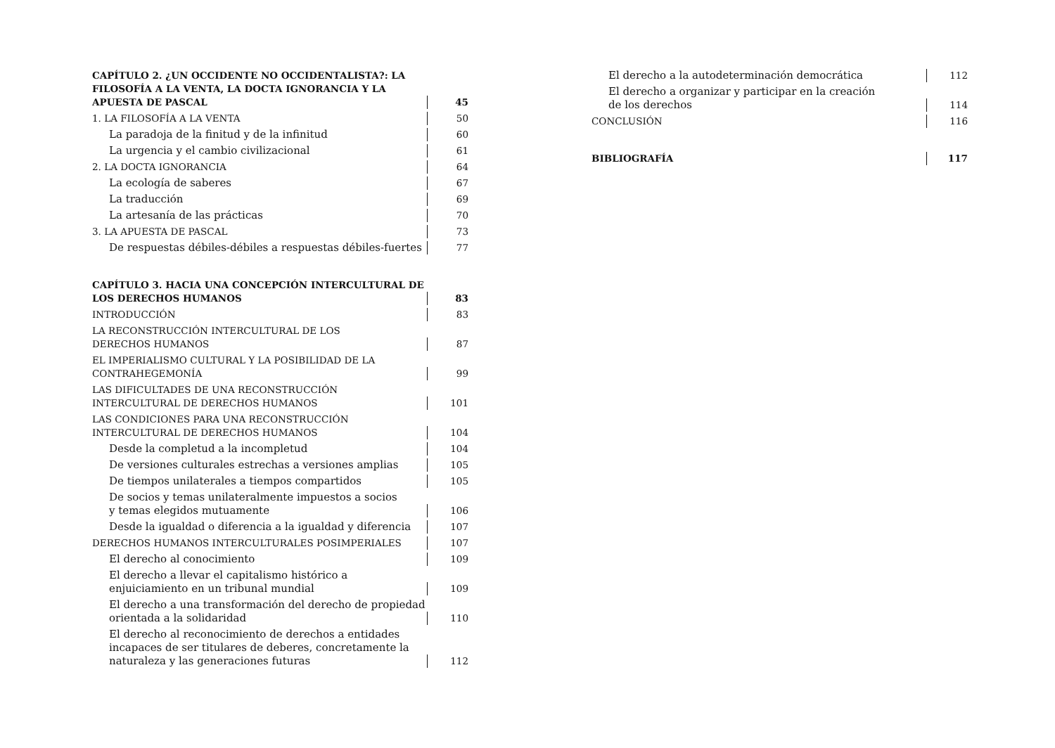CAPÍTULO 2. ¿UN OCCIDENTE NO OCCIDENTALISTA?: LA FILOSOFÍA A LA VENTA, LA DOCTA IGNORANCIA Y LA APUESTA DE PASCAL
45
1. LA FILOSOFÍA A LA VENTA
50
La paradoja de la finitud y de la infinitud
60
La urgencia y el cambio civilizacional
61
2. LA DOCTA IGNORANCIA
64
La ecología de saberes
67
La traducción
69
La artesanía de las prácticas
70
3. LA APUESTA DE PASCAL
73
De respuestas débiles-débiles a respuestas débiles-fuertes
77
CAPÍTULO 3. HACIA UNA CONCEPCIÓN INTERCULTURAL DE LOS DERECHOS HUMANOS
83
INTRODUCCIÓN
83
LA RECONSTRUCCIÓN INTERCULTURAL DE LOS
DERECHOS HUMANOS
87
EL IMPERIALISMO CULTURAL Y LA POSIBILIDAD DE LA
CONTRAHEGEMONÍA
99
LAS DIFICULTADES DE UNA RECONSTRUCCIÓN INTERCULTURAL DE DERECHOS HUMANOS
101
LAS CONDICIONES PARA UNA RECONSTRUCCIÓN INTERCULTURAL DE DERECHOS HUMANOS
104
Desde la completud a la incompletud
104
De versiones culturales estrechas a versiones amplias
105
De tiempos unilaterales a tiempos compartidos
105
De socios y temas unilateralmente impuestos a socios
y temas elegidos mutuamente
106
Desde la igualdad o diferencia a la igualdad y diferencia
107
DERECHOS HUMANOS INTERCULTURALES POSIMPERIALES
107
El derecho al conocimiento
109
El derecho a llevar el capitalismo histórico a enjuiciamiento en un tribunal mundial
109
El derecho a una transformación del derecho de propiedad orientada a la solidaridad
110
El derecho al reconocimiento de derechos a entidades incapaces de ser titulares de deberes, concretamente la naturaleza y las generaciones futuras
112
El derecho a la autodeterminación democrática
112
El derecho a organizar y participar en la creación
de los derechos
114
CONCLUSIÓN
116
BIBLIOGRAFÍA
117